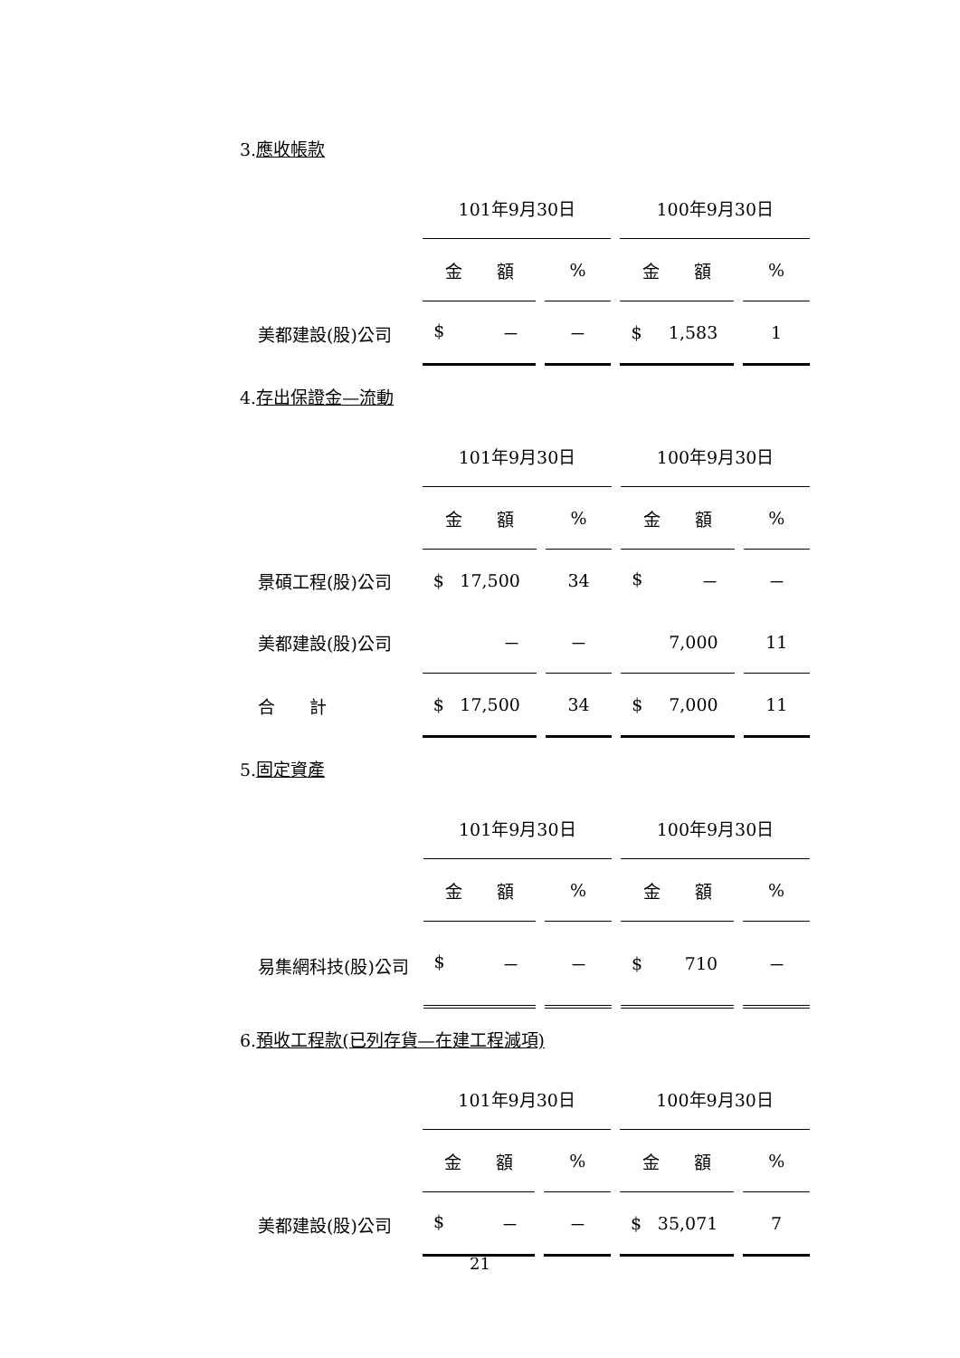3.應收帳款
| | 101年9月30日 | | 100年9月30日 | |
| --- | --- | --- | --- | --- |
| | 金 額 | % | 金 額 | % |
| 美都建設(股)公司 | $ － | － | $ 1,583 | 1 |
4.存出保證金—流動
| | 101年9月30日 | | 100年9月30日 | |
| --- | --- | --- | --- | --- |
| | 金 額 | % | 金 額 | % |
| 景碩工程(股)公司 | $ 17,500 | 34 | $ － | － |
| 美都建設(股)公司 | － | － | 7,000 | 11 |
| 合 計 | $ 17,500 | 34 | $ 7,000 | 11 |
5.固定資產
| | 101年9月30日 | | 100年9月30日 | |
| --- | --- | --- | --- | --- |
| | 金 額 | % | 金 額 | % |
| 易集網科技(股)公司 | $ － | － | $ 710 | － |
6.預收工程款(已列存貨—在建工程減項)
| | 101年9月30日 | | 100年9月30日 | |
| --- | --- | --- | --- | --- |
| | 金 額 | % | 金 額 | % |
| 美都建設(股)公司 | $ － | － | $ 35,071 | 7 |
21